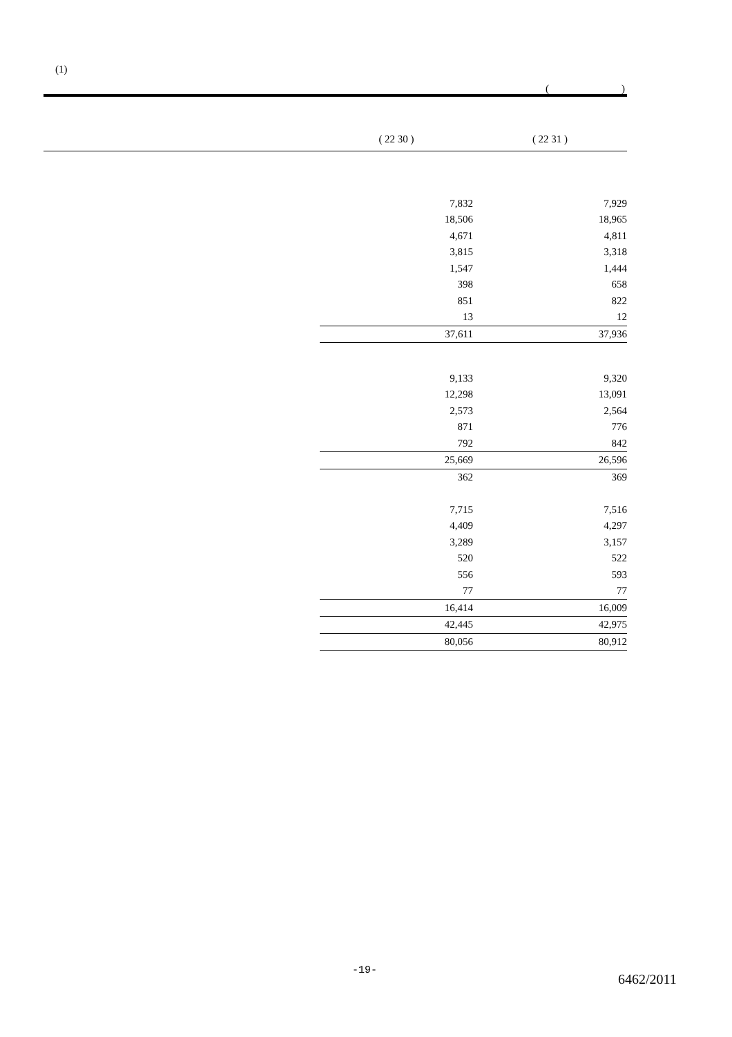(1)
()
| | ( 22 30 ) | ( 22 31 ) |
| | 7,832 | 7,929 |
| | 18,506 | 18,965 |
| | 4,671 | 4,811 |
| | 3,815 | 3,318 |
| | 1,547 | 1,444 |
| | 398 | 658 |
| | 851 | 822 |
| | 13 | 12 |
| | 37,611 | 37,936 |
| | 9,133 | 9,320 |
| | 12,298 | 13,091 |
| | 2,573 | 2,564 |
| | 871 | 776 |
| | 792 | 842 |
| | 25,669 | 26,596 |
| | 362 | 369 |
| | 7,715 | 7,516 |
| | 4,409 | 4,297 |
| | 3,289 | 3,157 |
| | 520 | 522 |
| | 556 | 593 |
| | 77 | 77 |
| | 16,414 | 16,009 |
| | 42,445 | 42,975 |
| | 80,056 | 80,912 |
-19-
6462/2011